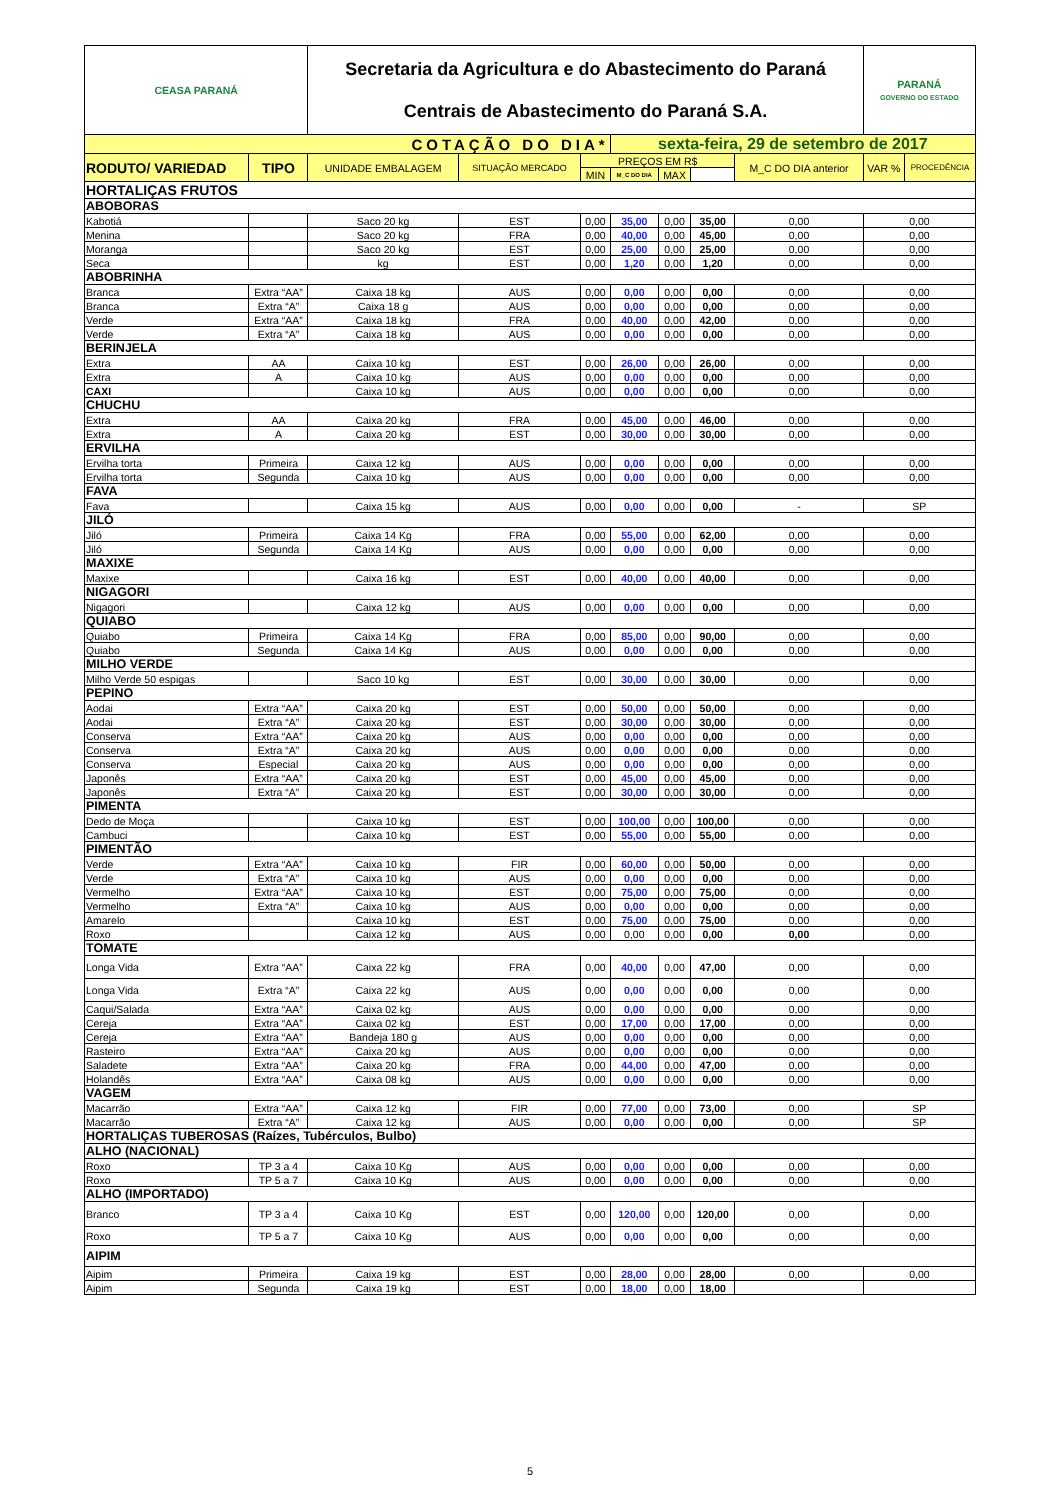| CEASA PARANÁ | | Secretaria da Agricultura e do Abastecimento do Paraná Centrais de Abastecimento do Paraná S.A. | | | | | | | PARANÁ GOVERNO DO ESTADO | |
| COTAÇÃO DO DIA* | | | | | sexta-feira, 29 de setembro de 2017 | | | | | |
| RODUTO/ VARIEDAD | TIPO | UNIDADE EMBALAGEM | SITUAÇÃO MERCADO | PREÇOS EM R$ | | | | M_C DO DIA anterior | VAR % | PROCEDÊNCIA |
| | | | | MIN | M_C DO DIA | MAX | | | | |
| HORTALIÇAS FRUTOS | | | | | | | | | | |
| ABOBORAS | | | | | | | | | | |
| Kabotiá | | Saco 20 kg | EST | 0,00 | 35,00 | 0,00 | 35,00 | 0,00 | 0,00 | |
| Menina | | Saco 20 kg | FRA | 0,00 | 40,00 | 0,00 | 45,00 | 0,00 | 0,00 | |
| Moranga | | Saco 20 kg | EST | 0,00 | 25,00 | 0,00 | 25,00 | 0,00 | 0,00 | |
| Seca | | kg | EST | 0,00 | 1,20 | 0,00 | 1,20 | 0,00 | 0,00 | |
| ABOBRINHA | | | | | | | | | | |
| Branca | Extra “AA” | Caixa 18 kg | AUS | 0,00 | 0,00 | 0,00 | 0,00 | 0,00 | 0,00 | |
| Branca | Extra “A” | Caixa 18 g | AUS | 0,00 | 0,00 | 0,00 | 0,00 | 0,00 | 0,00 | |
| Verde | Extra “AA” | Caixa 18 kg | FRA | 0,00 | 40,00 | 0,00 | 42,00 | 0,00 | 0,00 | |
| Verde | Extra “A” | Caixa 18 kg | AUS | 0,00 | 0,00 | 0,00 | 0,00 | 0,00 | 0,00 | |
| BERINJELA | | | | | | | | | | |
| Extra | AA | Caixa 10 kg | EST | 0,00 | 26,00 | 0,00 | 26,00 | 0,00 | 0,00 | |
| Extra | A | Caixa 10 kg | AUS | 0,00 | 0,00 | 0,00 | 0,00 | 0,00 | 0,00 | |
| CAXI | | Caixa 10 kg | AUS | 0,00 | 0,00 | 0,00 | 0,00 | 0,00 | 0,00 | |
| CHUCHU | | | | | | | | | | |
| Extra | AA | Caixa 20 kg | FRA | 0,00 | 45,00 | 0,00 | 46,00 | 0,00 | 0,00 | |
| Extra | A | Caixa 20 kg | EST | 0,00 | 30,00 | 0,00 | 30,00 | 0,00 | 0,00 | |
| ERVILHA | | | | | | | | | | |
| Ervilha torta | Primeira | Caixa 12 kg | AUS | 0,00 | 0,00 | 0,00 | 0,00 | 0,00 | 0,00 | |
| Ervilha torta | Segunda | Caixa 10 kg | AUS | 0,00 | 0,00 | 0,00 | 0,00 | 0,00 | 0,00 | |
| FAVA | | | | | | | | | | |
| Fava | | Caixa 15 kg | AUS | 0,00 | 0,00 | 0,00 | 0,00 | - | SP | |
| JILÓ | | | | | | | | | | |
| Jiló | Primeira | Caixa 14 Kg | FRA | 0,00 | 55,00 | 0,00 | 62,00 | 0,00 | 0,00 | |
| Jiló | Segunda | Caixa 14 Kg | AUS | 0,00 | 0,00 | 0,00 | 0,00 | 0,00 | 0,00 | |
| MAXIXE | | | | | | | | | | |
| Maxixe | | Caixa 16 kg | EST | 0,00 | 40,00 | 0,00 | 40,00 | 0,00 | 0,00 | |
| NIGAGORI | | | | | | | | | | |
| Nigagori | | Caixa 12 kg | AUS | 0,00 | 0,00 | 0,00 | 0,00 | 0,00 | 0,00 | |
| QUIABO | | | | | | | | | | |
| Quiabo | Primeira | Caixa 14 Kg | FRA | 0,00 | 85,00 | 0,00 | 90,00 | 0,00 | 0,00 | |
| Quiabo | Segunda | Caixa 14 Kg | AUS | 0,00 | 0,00 | 0,00 | 0,00 | 0,00 | 0,00 | |
| MILHO VERDE | | | | | | | | | | |
| Milho Verde 50 espigas | | Saco 10 kg | EST | 0,00 | 30,00 | 0,00 | 30,00 | 0,00 | 0,00 | |
| PEPINO | | | | | | | | | | |
| Aodai | Extra “AA” | Caixa 20 kg | EST | 0,00 | 50,00 | 0,00 | 50,00 | 0,00 | 0,00 | |
| Aodai | Extra “A” | Caixa 20 kg | EST | 0,00 | 30,00 | 0,00 | 30,00 | 0,00 | 0,00 | |
| Conserva | Extra “AA” | Caixa 20 kg | AUS | 0,00 | 0,00 | 0,00 | 0,00 | 0,00 | 0,00 | |
| Conserva | Extra “A” | Caixa 20 kg | AUS | 0,00 | 0,00 | 0,00 | 0,00 | 0,00 | 0,00 | |
| Conserva | Especial | Caixa 20 kg | AUS | 0,00 | 0,00 | 0,00 | 0,00 | 0,00 | 0,00 | |
| Japonês | Extra “AA” | Caixa 20 kg | EST | 0,00 | 45,00 | 0,00 | 45,00 | 0,00 | 0,00 | |
| Japonês | Extra “A” | Caixa 20 kg | EST | 0,00 | 30,00 | 0,00 | 30,00 | 0,00 | 0,00 | |
| PIMENTA | | | | | | | | | | |
| Dedo de Moça | | Caixa 10 kg | EST | 0,00 | 100,00 | 0,00 | 100,00 | 0,00 | 0,00 | |
| Cambuci | | Caixa 10 kg | EST | 0,00 | 55,00 | 0,00 | 55,00 | 0,00 | 0,00 | |
| PIMENTÃO | | | | | | | | | | |
| Verde | Extra “AA” | Caixa 10 kg | FIR | 0,00 | 60,00 | 0,00 | 50,00 | 0,00 | 0,00 | |
| Verde | Extra “A” | Caixa 10 kg | AUS | 0,00 | 0,00 | 0,00 | 0,00 | 0,00 | 0,00 | |
| Vermelho | Extra “AA” | Caixa 10 kg | EST | 0,00 | 75,00 | 0,00 | 75,00 | 0,00 | 0,00 | |
| Vermelho | Extra “A” | Caixa 10 kg | AUS | 0,00 | 0,00 | 0,00 | 0,00 | 0,00 | 0,00 | |
| Amarelo | | Caixa 10 kg | EST | 0,00 | 75,00 | 0,00 | 75,00 | 0,00 | 0,00 | |
| Roxo | | Caixa 12 kg | AUS | 0,00 | 0,00 | 0,00 | 0,00 | 0,00 | 0,00 | |
| TOMATE | | | | | | | | | | |
| Longa Vida | Extra “AA” | Caixa 22 kg | FRA | 0,00 | 40,00 | 0,00 | 47,00 | 0,00 | 0,00 | |
| Longa Vida | Extra “A” | Caixa 22 kg | AUS | 0,00 | 0,00 | 0,00 | 0,00 | 0,00 | 0,00 | |
| Caqui/Salada | Extra “AA” | Caixa 02 kg | AUS | 0,00 | 0,00 | 0,00 | 0,00 | 0,00 | 0,00 | |
| Cereja | Extra “AA” | Caixa 02 kg | EST | 0,00 | 17,00 | 0,00 | 17,00 | 0,00 | 0,00 | |
| Cereja | Extra “AA” | Bandeja 180 g | AUS | 0,00 | 0,00 | 0,00 | 0,00 | 0,00 | 0,00 | |
| Rasteiro | Extra “AA” | Caixa 20 kg | AUS | 0,00 | 0,00 | 0,00 | 0,00 | 0,00 | 0,00 | |
| Saladete | Extra “AA” | Caixa 20 kg | FRA | 0,00 | 44,00 | 0,00 | 47,00 | 0,00 | 0,00 | |
| Holandês | Extra “AA” | Caixa 08 kg | AUS | 0,00 | 0,00 | 0,00 | 0,00 | 0,00 | 0,00 | |
| VAGEM | | | | | | | | | | |
| Macarrão | Extra “AA” | Caixa 12 kg | FIR | 0,00 | 77,00 | 0,00 | 73,00 | 0,00 | SP | |
| Macarrão | Extra “A” | Caixa 12 kg | AUS | 0,00 | 0,00 | 0,00 | 0,00 | 0,00 | SP | |
| HORTALIÇAS TUBEROSAS (Raízes, Tubérculos, Bulbo) | | | | | | | | | | |
| ALHO (NACIONAL) | | | | | | | | | | |
| Roxo | TP 3 a 4 | Caixa 10 Kg | AUS | 0,00 | 0,00 | 0,00 | 0,00 | 0,00 | 0,00 | |
| Roxo | TP 5 a 7 | Caixa 10 Kg | AUS | 0,00 | 0,00 | 0,00 | 0,00 | 0,00 | 0,00 | |
| ALHO (IMPORTADO) | | | | | | | | | | |
| Branco | TP 3 a 4 | Caixa 10 Kg | EST | 0,00 | 120,00 | 0,00 | 120,00 | 0,00 | 0,00 | |
| Roxo | TP 5 a 7 | Caixa 10 Kg | AUS | 0,00 | 0,00 | 0,00 | 0,00 | 0,00 | 0,00 | |
| AIPIM | | | | | | | | | | |
| Aipim | Primeira | Caixa 19 kg | EST | 0,00 | 28,00 | 0,00 | 28,00 | 0,00 | 0,00 | |
| Aipim | Segunda | Caixa 19 kg | EST | 0,00 | 18,00 | 0,00 | 18,00 | | | |
5